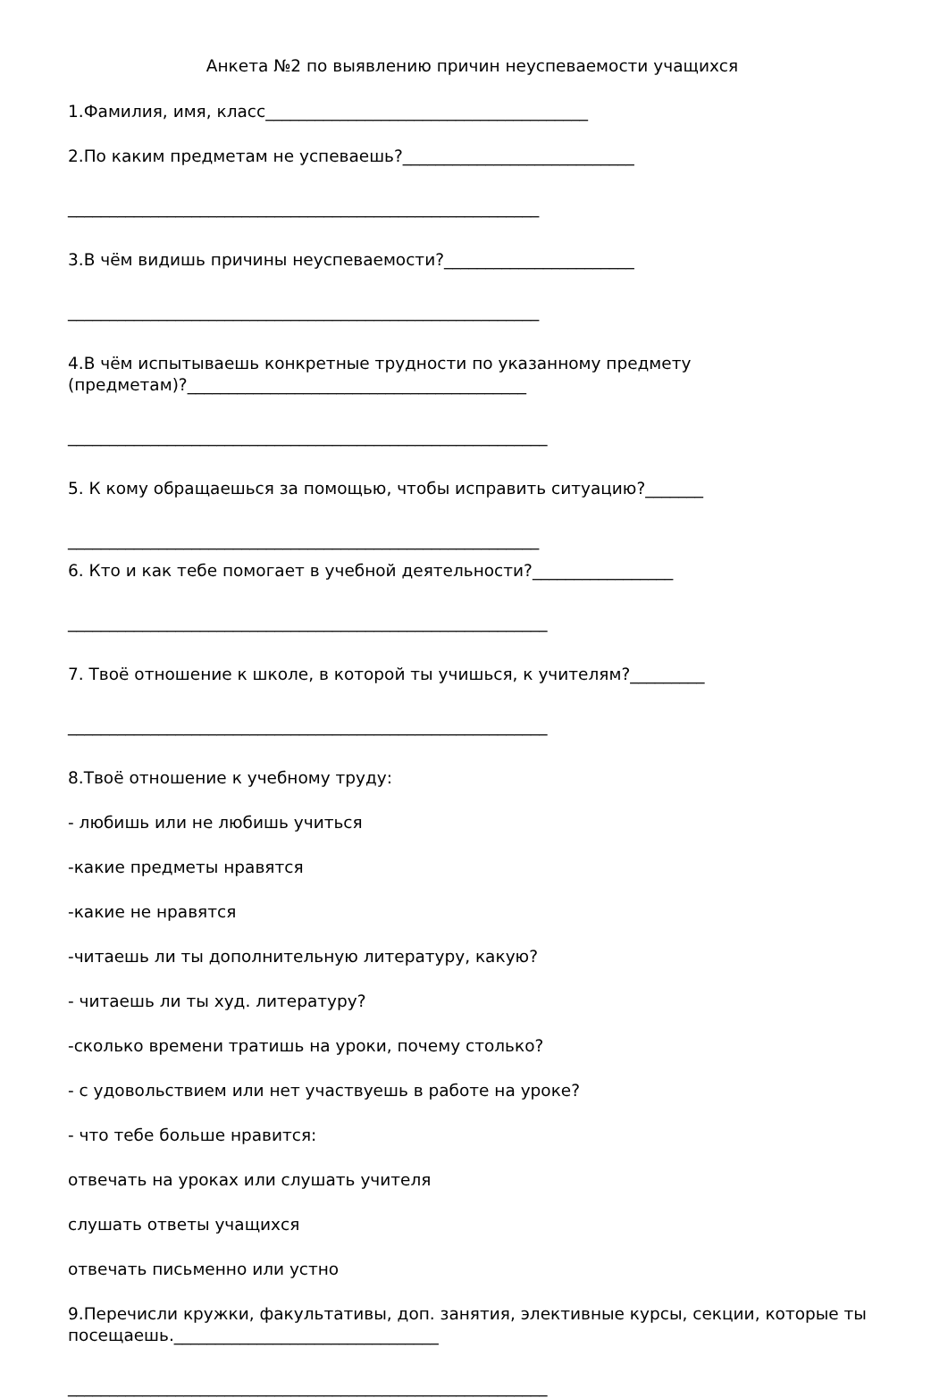Анкета №2 по выявлению причин неуспеваемости учащихся
1.Фамилия, имя, класс_______________________________________
2.По каким предметам не успеваешь?____________________________
_________________________________________________________
3.В чём видишь причины неуспеваемости?_______________________
_________________________________________________________
4.В чём испытываешь конкретные трудности по указанному предмету
(предметам)?_________________________________________
__________________________________________________________
5. К кому обращаешься за помощью, чтобы исправить ситуацию?_______
_________________________________________________________
6. Кто и как тебе помогает в учебной деятельности?_________________
__________________________________________________________
7. Твоё отношение к школе, в которой ты учишься, к учителям?_________
__________________________________________________________
8.Твоё отношение к учебному труду:
- любишь или не любишь учиться
-какие предметы нравятся
-какие не нравятся
-читаешь ли ты дополнительную литературу, какую?
- читаешь ли ты худ. литературу?
-сколько времени тратишь на уроки, почему столько?
- с удовольствием или нет участвуешь в работе на уроке?
- что тебе больше нравится:
отвечать на уроках или слушать учителя
слушать ответы учащихся
отвечать письменно или устно
9.Перечисли кружки, факультативы, доп. занятия, элективные курсы, секции, которые ты
посещаешь.________________________________
__________________________________________________________